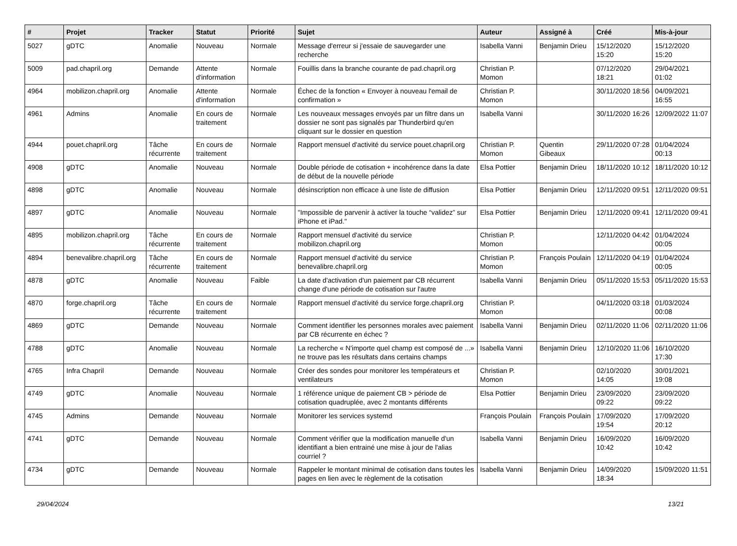| # | Projet | Tracker | Statut | Priorité | Sujet | Auteur | Assigné à | Créé | Mis-à-jour |
| --- | --- | --- | --- | --- | --- | --- | --- | --- | --- |
| 5027 | gDTC | Anomalie | Nouveau | Normale | Message d'erreur si j'essaie de sauvegarder une recherche | Isabella Vanni | Benjamin Drieu | 15/12/2020 15:20 | 15/12/2020 15:20 |
| 5009 | pad.chapril.org | Demande | Attente d'information | Normale | Fouillis dans la branche courante de pad.chapril.org | Christian P. Momon | | 07/12/2020 18:21 | 29/04/2021 01:02 |
| 4964 | mobilizon.chapril.org | Anomalie | Attente d'information | Normale | Échec de la fonction « Envoyer à nouveau l'email de confirmation » | Christian P. Momon | | 30/11/2020 18:56 | 04/09/2021 16:55 |
| 4961 | Admins | Anomalie | En cours de traitement | Normale | Les nouveaux messages envoyés par un filtre dans un dossier ne sont pas signalés par Thunderbird qu'en cliquant sur le dossier en question | Isabella Vanni | | 30/11/2020 16:26 | 12/09/2022 11:07 |
| 4944 | pouet.chapril.org | Tâche récurrente | En cours de traitement | Normale | Rapport mensuel d'activité du service pouet.chapril.org | Christian P. Momon | Quentin Gibeaux | 29/11/2020 07:28 | 01/04/2024 00:13 |
| 4908 | gDTC | Anomalie | Nouveau | Normale | Double période de cotisation + incohérence dans la date de début de la nouvelle période | Elsa Pottier | Benjamin Drieu | 18/11/2020 10:12 | 18/11/2020 10:12 |
| 4898 | gDTC | Anomalie | Nouveau | Normale | désinscription non efficace à une liste de diffusion | Elsa Pottier | Benjamin Drieu | 12/11/2020 09:51 | 12/11/2020 09:51 |
| 4897 | gDTC | Anomalie | Nouveau | Normale | "Impossible de parvenir à activer la touche “validez” sur iPhone et iPad." | Elsa Pottier | Benjamin Drieu | 12/11/2020 09:41 | 12/11/2020 09:41 |
| 4895 | mobilizon.chapril.org | Tâche récurrente | En cours de traitement | Normale | Rapport mensuel d'activité du service mobilizon.chapril.org | Christian P. Momon | | 12/11/2020 04:42 | 01/04/2024 00:05 |
| 4894 | benevalibre.chapril.org | Tâche récurrente | En cours de traitement | Normale | Rapport mensuel d'activité du service benevalibre.chapril.org | Christian P. Momon | François Poulain | 12/11/2020 04:19 | 01/04/2024 00:05 |
| 4878 | gDTC | Anomalie | Nouveau | Faible | La date d'activation d'un paiement par CB récurrent change d'une période de cotisation sur l'autre | Isabella Vanni | Benjamin Drieu | 05/11/2020 15:53 | 05/11/2020 15:53 |
| 4870 | forge.chapril.org | Tâche récurrente | En cours de traitement | Normale | Rapport mensuel d'activité du service forge.chapril.org | Christian P. Momon | | 04/11/2020 03:18 | 01/03/2024 00:08 |
| 4869 | gDTC | Demande | Nouveau | Normale | Comment identifier les personnes morales avec paiement par CB récurrente en échec ? | Isabella Vanni | Benjamin Drieu | 02/11/2020 11:06 | 02/11/2020 11:06 |
| 4788 | gDTC | Anomalie | Nouveau | Normale | La recherche « N'importe quel champ est composé de ...» ne trouve pas les résultats dans certains champs | Isabella Vanni | Benjamin Drieu | 12/10/2020 11:06 | 16/10/2020 17:30 |
| 4765 | Infra Chapril | Demande | Nouveau | Normale | Créer des sondes pour monitorer les températeurs et ventilateurs | Christian P. Momon | | 02/10/2020 14:05 | 30/01/2021 19:08 |
| 4749 | gDTC | Anomalie | Nouveau | Normale | 1 référence unique de paiement CB > période de cotisation quadruplée, avec 2 montants différents | Elsa Pottier | Benjamin Drieu | 23/09/2020 09:22 | 23/09/2020 09:22 |
| 4745 | Admins | Demande | Nouveau | Normale | Monitorer les services systemd | François Poulain | François Poulain | 17/09/2020 19:54 | 17/09/2020 20:12 |
| 4741 | gDTC | Demande | Nouveau | Normale | Comment vérifier que la modification manuelle d'un identifiant a bien entrainé une mise à jour de l'alias courriel ? | Isabella Vanni | Benjamin Drieu | 16/09/2020 10:42 | 16/09/2020 10:42 |
| 4734 | gDTC | Demande | Nouveau | Normale | Rappeler le montant minimal de cotisation dans toutes les pages en lien avec le règlement de la cotisation | Isabella Vanni | Benjamin Drieu | 14/09/2020 18:34 | 15/09/2020 11:51 |
29/04/2024 13/21